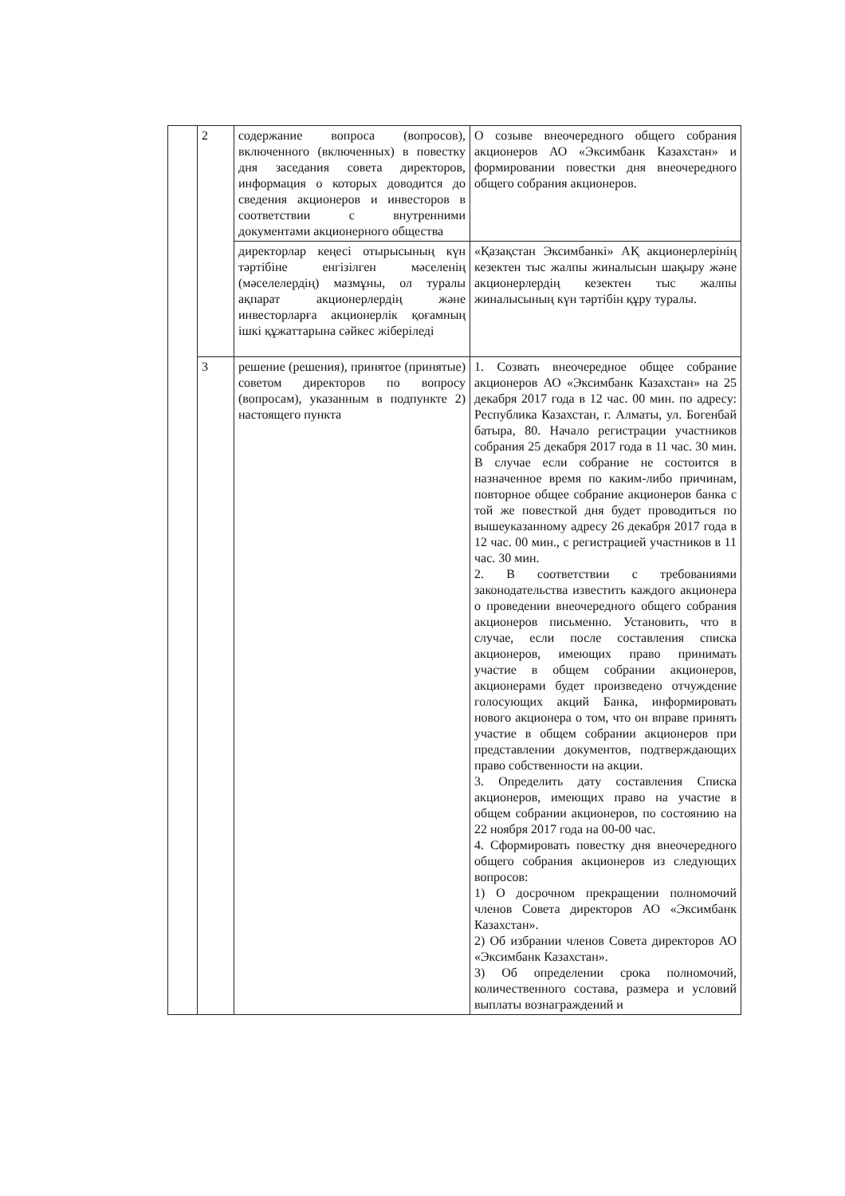| | 2 | содержание вопроса (вопросов), включенного (включенных) в повестку дня заседания совета директоров, информация о которых доводится до сведения акционеров и инвесторов в соответствии с внутренними документами акционерного общества | О созыве внеочередного общего собрания акционеров АО «Эксимбанк Казахстан» и формировании повестки дня внеочередного общего собрания акционеров. |
| | | директорлар кеңесі отырысының күн тәртібіне енгізілген мәселенің (мәселелердің) мазмұны, ол туралы ақпарат акционерлердің және инвесторларға акционерлік қоғамның ішкі құжаттарына сәйкес жіберіледі | «Қазақстан Эксимбанкі» АҚ акционерлерінің кезектен тыс жалпы жиналысын шақыру және акционерлердің кезектен тыс жалпы жиналысының күн тәртібін құру туралы. |
| | 3 | решение (решения), принятое (принятые) советом директоров по вопросу (вопросам), указанным в подпункте 2) настоящего пункта | 1. Созвать внеочередное общее собрание акционеров АО «Эксимбанк Казахстан» на 25 декабря 2017 года в 12 час. 00 мин. по адресу: Республика Казахстан, г. Алматы, ул. Богенбай батыра, 80. Начало регистрации участников собрания 25 декабря 2017 года в 11 час. 30 мин. В случае если собрание не состоится в назначенное время по каким-либо причинам, повторное общее собрание акционеров банка с той же повесткой дня будет проводиться по вышеуказанному адресу 26 декабря 2017 года в 12 час. 00 мин., с регистрацией участников в 11 час. 30 мин. 2. В соответствии с требованиями законодательства известить каждого акционера о проведении внеочередного общего собрания акционеров письменно. Установить, что в случае, если после составления списка акционеров, имеющих право принимать участие в общем собрании акционеров, акционерами будет произведено отчуждение голосующих акций Банка, информировать нового акционера о том, что он вправе принять участие в общем собрании акционеров при представлении документов, подтверждающих право собственности на акции. 3. Определить дату составления Списка акционеров, имеющих право на участие в общем собрании акционеров, по состоянию на 22 ноября 2017 года на 00-00 час. 4. Сформировать повестку дня внеочередного общего собрания акционеров из следующих вопросов: 1) О досрочном прекращении полномочий членов Совета директоров АО «Эксимбанк Казахстан». 2) Об избрании членов Совета директоров АО «Эксимбанк Казахстан». 3) Об определении срока полномочий, количественного состава, размера и условий выплаты вознаграждений и |